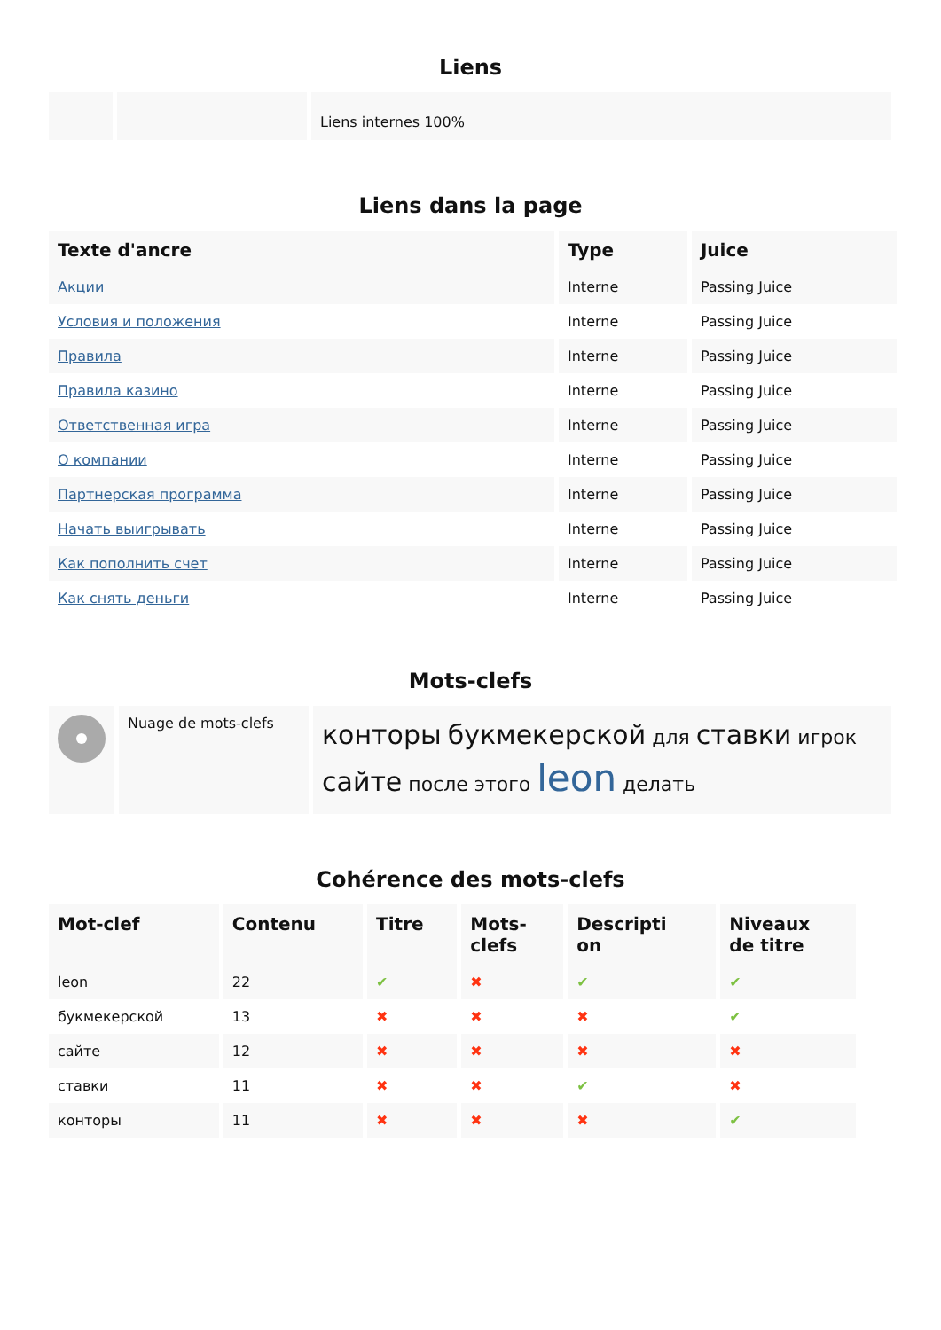Liens
| | | Liens internes 100% |
Liens dans la page
| Texte d'ancre | Type | Juice |
| --- | --- | --- |
| Акции | Interne | Passing Juice |
| Условия и положения | Interne | Passing Juice |
| Правила | Interne | Passing Juice |
| Правила казино | Interne | Passing Juice |
| Ответственная игра | Interne | Passing Juice |
| О компании | Interne | Passing Juice |
| Партнерская программа | Interne | Passing Juice |
| Начать выигрывать | Interne | Passing Juice |
| Как пополнить счет | Interne | Passing Juice |
| Как снять деньги | Interne | Passing Juice |
Mots-clefs
| | Nuage de mots-clefs | конторы букмекерской для ставки игрок сайте после этого leon делать |
Cohérence des mots-clefs
| Mot-clef | Contenu | Titre | Mots- clefs | Descripti on | Niveaux de titre |
| --- | --- | --- | --- | --- | --- |
| leon | 22 | ✔ | ✖ | ✔ | ✔ |
| букмекерской | 13 | ✖ | ✖ | ✖ | ✔ |
| сайте | 12 | ✖ | ✖ | ✖ | ✖ |
| ставки | 11 | ✖ | ✖ | ✔ | ✖ |
| конторы | 11 | ✖ | ✖ | ✖ | ✔ |